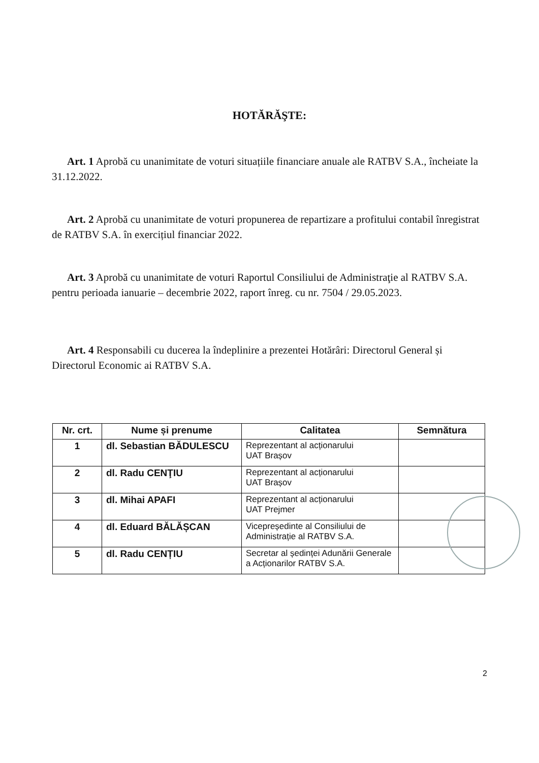HOTĂRĂŞTE:
Art. 1 Aprobă cu unanimitate de voturi situațiile financiare anuale ale RATBV S.A., încheiate la 31.12.2022.
Art. 2 Aprobă cu unanimitate de voturi propunerea de repartizare a profitului contabil înregistrat de RATBV S.A. în exercițiul financiar 2022.
Art. 3 Aprobă cu unanimitate de voturi Raportul Consiliului de Administraţie al RATBV S.A. pentru perioada ianuarie – decembrie 2022, raport înreg. cu nr. 7504 / 29.05.2023.
Art. 4 Responsabili cu ducerea la îndeplinire a prezentei Hotărâri: Directorul General și Directorul Economic ai RATBV S.A.
| Nr. crt. | Nume și prenume | Calitatea | Semnătura |
| --- | --- | --- | --- |
| 1 | dl. Sebastian BĂDULESCU | Reprezentant al acționarului UAT Brașov | |
| 2 | dl. Radu CENŢIU | Reprezentant al acționarului UAT Brașov | |
| 3 | dl. Mihai APAFI | Reprezentant al acționarului UAT Prejmer | |
| 4 | dl. Eduard BĂLĂȘCAN | Vicepreședinte al Consiliului de Administrație al RATBV S.A. | |
| 5 | dl. Radu CENȚIU | Secretar al ședinței Adunării Generale a Acționarilor RATBV S.A. | |
2